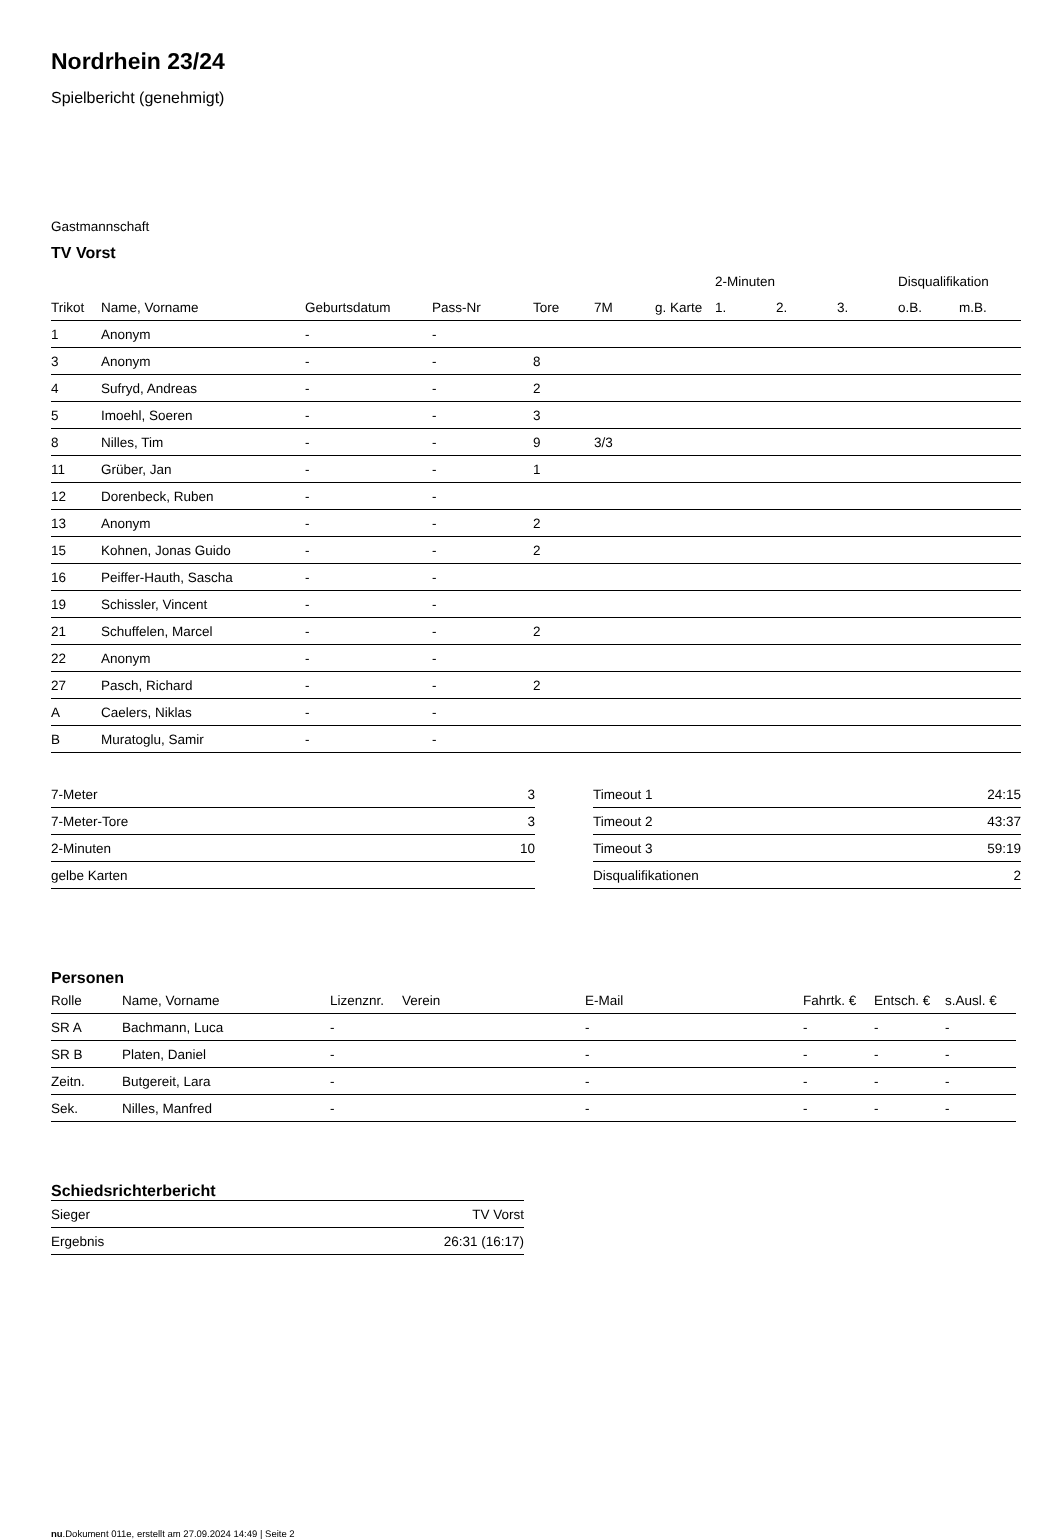Nordrhein 23/24
Spielbericht (genehmigt)
Gastmannschaft
TV Vorst
| | | | | | | | 2-Minuten | | | Disqualifikation | |
| --- | --- | --- | --- | --- | --- | --- | --- | --- | --- | --- | --- |
| Trikot | Name, Vorname | Geburtsdatum | Pass-Nr | Tore | 7M | g. Karte | 1. | 2. | 3. | o.B. | m.B. |
| 1 | Anonym | - | - | | | | | | | | |
| 3 | Anonym | - | - | 8 | | | | | | | |
| 4 | Sufryd, Andreas | - | - | 2 | | | | | | | |
| 5 | Imoehl, Soeren | - | - | 3 | | | | | | | |
| 8 | Nilles, Tim | - | - | 9 | 3/3 | | | | | | |
| 11 | Grüber, Jan | - | - | 1 | | | | | | | |
| 12 | Dorenbeck, Ruben | - | - | | | | | | | | |
| 13 | Anonym | - | - | 2 | | | | | | | |
| 15 | Kohnen, Jonas Guido | - | - | 2 | | | | | | | |
| 16 | Peiffer-Hauth, Sascha | - | - | | | | | | | | |
| 19 | Schissler, Vincent | - | - | | | | | | | | |
| 21 | Schuffelen, Marcel | - | - | 2 | | | | | | | |
| 22 | Anonym | - | - | | | | | | | | |
| 27 | Pasch, Richard | - | - | 2 | | | | | | | |
| A | Caelers, Niklas | - | - | | | | | | | | |
| B | Muratoglu, Samir | - | - | | | | | | | | |
| 7-Meter | 3 |
| 7-Meter-Tore | 3 |
| 2-Minuten | 10 |
| gelbe Karten | |
| Timeout 1 | 24:15 |
| Timeout 2 | 43:37 |
| Timeout 3 | 59:19 |
| Disqualifikationen | 2 |
Personen
| Rolle | Name, Vorname | Lizenznr. | Verein | E-Mail | Fahrtk. € | Entsch. € | s.Ausl. € |
| --- | --- | --- | --- | --- | --- | --- | --- |
| SR A | Bachmann, Luca | - | | - | - | - | - |
| SR B | Platen, Daniel | - | | - | - | - | - |
| Zeitn. | Butgereit, Lara | - | | - | - | - | - |
| Sek. | Nilles, Manfred | - | | - | - | - | - |
Schiedsrichterbericht
| Sieger | TV Vorst |
| Ergebnis | 26:31 (16:17) |
nu.Dokument 011e, erstellt am 27.09.2024 14:49 | Seite 2